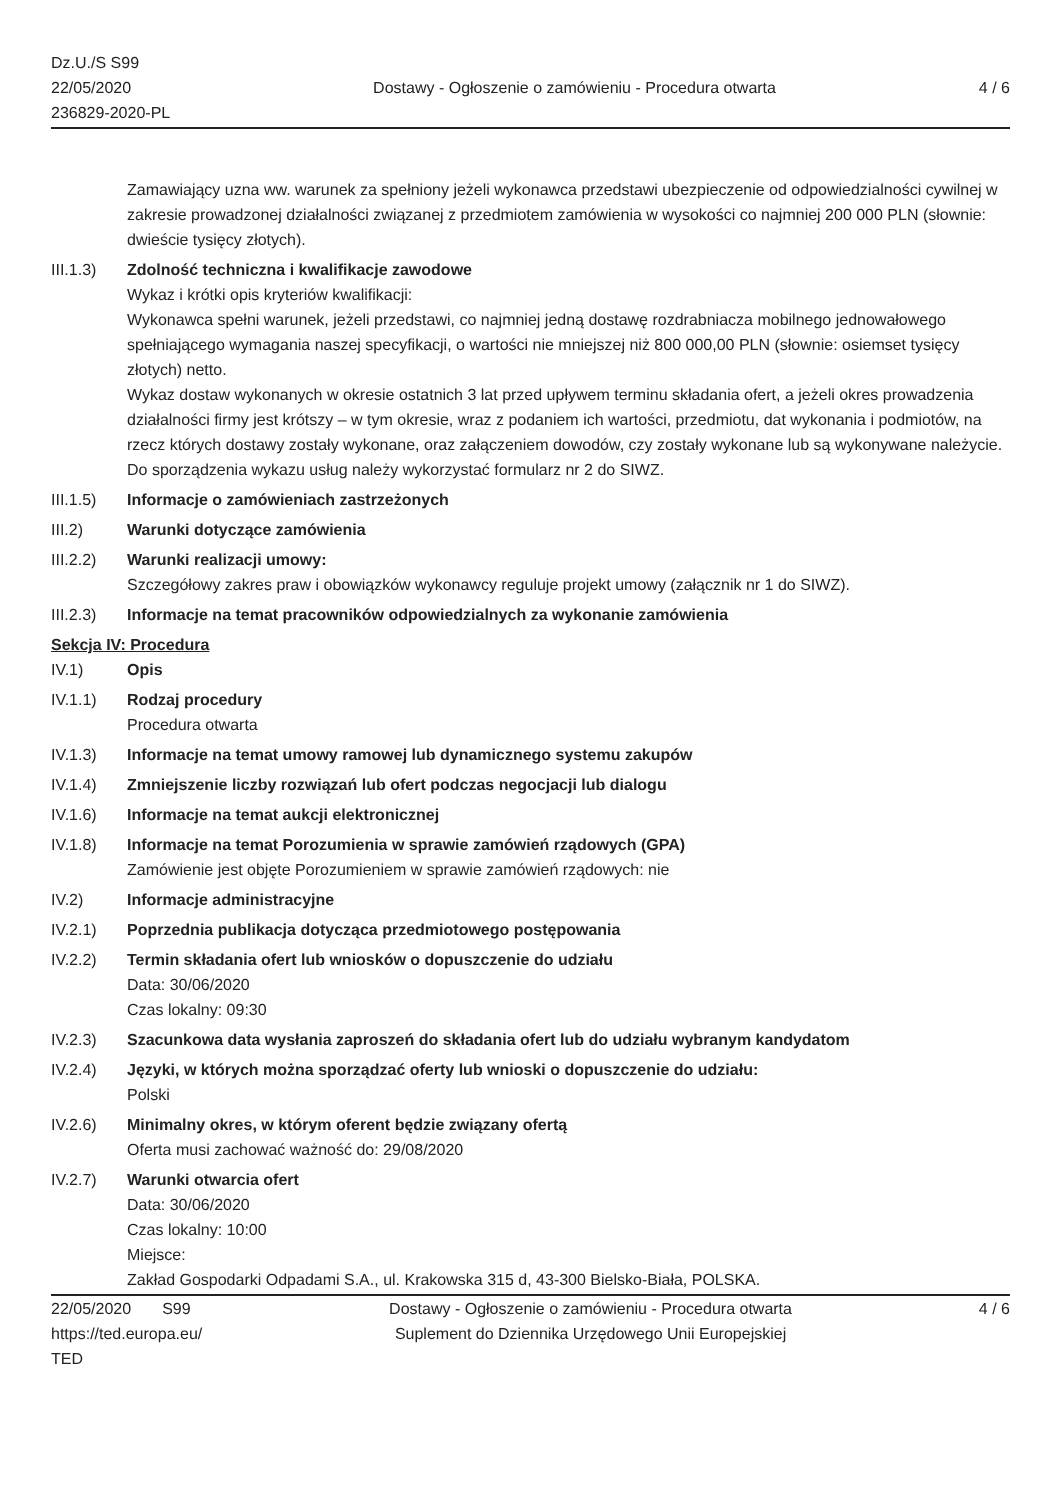Dz.U./S S99
22/05/2020
236829-2020-PL
Dostawy - Ogłoszenie o zamówieniu - Procedura otwarta
4 / 6
Zamawiający uzna ww. warunek za spełniony jeżeli wykonawca przedstawi ubezpieczenie od odpowiedzialności cywilnej w zakresie prowadzonej działalności związanej z przedmiotem zamówienia w wysokości co najmniej 200 000 PLN (słownie: dwieście tysięcy złotych).
III.1.3)
Zdolność techniczna i kwalifikacje zawodowe
Wykaz i krótki opis kryteriów kwalifikacji:
Wykonawca spełni warunek, jeżeli przedstawi, co najmniej jedną dostawę rozdrabniacza mobilnego jednowałowego spełniającego wymagania naszej specyfikacji, o wartości nie mniejszej niż 800 000,00 PLN (słownie: osiemset tysięcy złotych) netto.
Wykaz dostaw wykonanych w okresie ostatnich 3 lat przed upływem terminu składania ofert, a jeżeli okres prowadzenia działalności firmy jest krótszy – w tym okresie, wraz z podaniem ich wartości, przedmiotu, dat wykonania i podmiotów, na rzecz których dostawy zostały wykonane, oraz załączeniem dowodów, czy zostały wykonane lub są wykonywane należycie.
Do sporządzenia wykazu usług należy wykorzystać formularz nr 2 do SIWZ.
III.1.5)
Informacje o zamówieniach zastrzeżonych
III.2) Warunki dotyczące zamówienia
III.2.2)
Warunki realizacji umowy:
Szczegółowy zakres praw i obowiązków wykonawcy reguluje projekt umowy (załącznik nr 1 do SIWZ).
III.2.3)
Informacje na temat pracowników odpowiedzialnych za wykonanie zamówienia
Sekcja IV: Procedura
IV.1) Opis
IV.1.1) Rodzaj procedury
Procedura otwarta
IV.1.3) Informacje na temat umowy ramowej lub dynamicznego systemu zakupów
IV.1.4) Zmniejszenie liczby rozwiązań lub ofert podczas negocjacji lub dialogu
IV.1.6) Informacje na temat aukcji elektronicznej
IV.1.8) Informacje na temat Porozumienia w sprawie zamówień rządowych (GPA)
Zamówienie jest objęte Porozumieniem w sprawie zamówień rządowych: nie
IV.2) Informacje administracyjne
IV.2.1) Poprzednia publikacja dotycząca przedmiotowego postępowania
IV.2.2) Termin składania ofert lub wniosków o dopuszczenie do udziału
Data: 30/06/2020
Czas lokalny: 09:30
IV.2.3) Szacunkowa data wysłania zaproszeń do składania ofert lub do udziału wybranym kandydatom
IV.2.4) Języki, w których można sporządzać oferty lub wnioski o dopuszczenie do udziału:
Polski
IV.2.6) Minimalny okres, w którym oferent będzie związany ofertą
Oferta musi zachować ważność do: 29/08/2020
IV.2.7) Warunki otwarcia ofert
Data: 30/06/2020
Czas lokalny: 10:00
Miejsce:
Zakład Gospodarki Odpadami S.A., ul. Krakowska 315 d, 43-300 Bielsko-Biała, POLSKA.
22/05/2020 S99
https://ted.europa.eu/
TED
Dostawy - Ogłoszenie o zamówieniu - Procedura otwarta
Suplement do Dziennika Urzędowego Unii Europejskiej
4 / 6